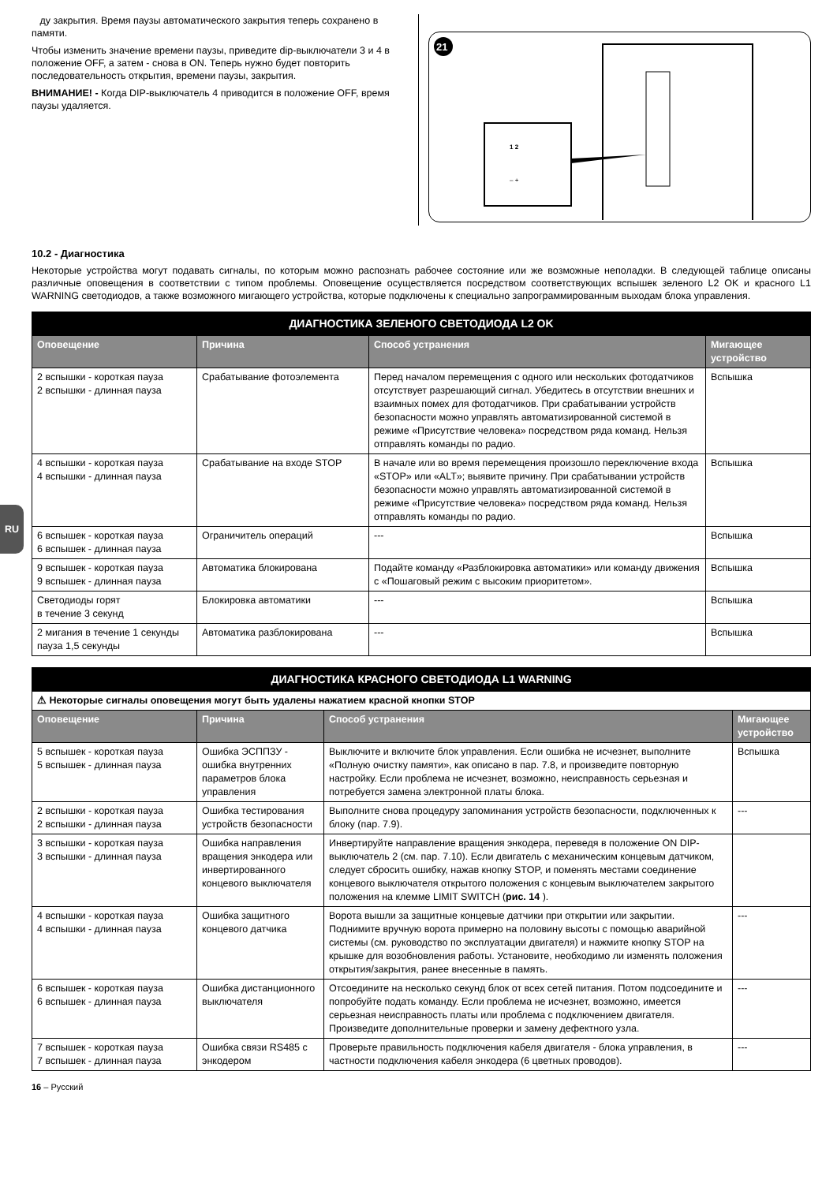RU
ду закрытия. Время паузы автоматического закрытия теперь сохранено в памяти.
Чтобы изменить значение времени паузы, приведите dip-выключатели 3 и 4 в положение OFF, а затем - снова в ON. Теперь нужно будет повторить последовательность открытия, времени паузы, закрытия.
ВНИМАНИЕ! - Когда DIP-выключатель 4 приводится в положение OFF, время паузы удаляется.
21
1 2
– +
10.2 - Диагностика
Некоторые устройства могут подавать сигналы, по которым можно распознать рабочее состояние или же возможные неполадки. В следующей таблице описаны различные оповещения в соответствии с типом проблемы. Оповещение осуществляется посредством соответствующих вспышек зеленого L2 OK и красного L1 WARNING светодиодов, а также возможного мигающего устройства, которые подключены к специально запрограммированным выходам блока управления.
| ДИАГНОСТИКА ЗЕЛЕНОГО СВЕТОДИОДА L2 OK | | | |
| --- | --- | --- | --- |
| Оповещение | Причина | Способ устранения | Мигающее устройство |
| 2 вспышки - короткая пауза 2 вспышки - длинная пауза | Срабатывание фотоэлемента | Перед началом перемещения с одного или нескольких фотодатчиков отсутствует разрешающий сигнал. Убедитесь в отсутствии внешних и взаимных помех для фотодатчиков. При срабатывании устройств безопасности можно управлять автоматизированной системой в режиме «Присутствие человека» посредством ряда команд. Нельзя отправлять команды по радио. | Вспышка |
| 4 вспышки - короткая пауза 4 вспышки - длинная пауза | Срабатывание на входе STOP | В начале или во время перемещения произошло переключение входа «STOP» или «ALT»; выявите причину. При срабатывании устройств безопасности можно управлять автоматизированной системой в режиме «Присутствие человека» посредством ряда команд. Нельзя отправлять команды по радио. | Вспышка |
| 6 вспышек - короткая пауза 6 вспышек - длинная пауза | Ограничитель операций | --- | Вспышка |
| 9 вспышек - короткая пауза 9 вспышек - длинная пауза | Автоматика блокирована | Подайте команду «Разблокировка автоматики» или команду движения с «Пошаговый режим с высоким приоритетом». | Вспышка |
| Светодиоды горят в течение 3 секунд | Блокировка автоматики | --- | Вспышка |
| 2 мигания в течение 1 секунды пауза 1,5 секунды | Автоматика разблокирована | --- | Вспышка |
| ДИАГНОСТИКА КРАСНОГО СВЕТОДИОДА L1 WARNING | | | |
| --- | --- | --- | --- |
| ⚠ Некоторые сигналы оповещения могут быть удалены нажатием красной кнопки STOP | | | |
| Оповещение | Причина | Способ устранения | Мигающее устройство |
| 5 вспышек - короткая пауза 5 вспышек - длинная пауза | Ошибка ЭСППЗУ - ошибка внутренних параметров блока управления | Выключите и включите блок управления. Если ошибка не исчезнет, выполните «Полную очистку памяти», как описано в пар. 7.8, и произведите повторную настройку. Если проблема не исчезнет, возможно, неисправность серьезная и потребуется замена электронной платы блока. | Вспышка |
| 2 вспышки - короткая пауза 2 вспышки - длинная пауза | Ошибка тестирования устройств безопасности | Выполните снова процедуру запоминания устройств безопасности, подключенных к блоку (пар. 7.9). | --- |
| 3 вспышки - короткая пауза 3 вспышки - длинная пауза | Ошибка направления вращения энкодера или инвертированного концевого выключателя | Инвертируйте направление вращения энкодера, переведя в положение ON DIP-выключатель 2 (см. пар. 7.10). Если двигатель с механическим концевым датчиком, следует сбросить ошибку, нажав кнопку STOP, и поменять местами соединение концевого выключателя открытого положения с концевым выключателем закрытого положения на клемме LIMIT SWITCH ( рис. 14 ). | |
| 4 вспышки - короткая пауза 4 вспышки - длинная пауза | Ошибка защитного концевого датчика | Ворота вышли за защитные концевые датчики при открытии или закрытии. Поднимите вручную ворота примерно на половину высоты с помощью аварийной системы (см. руководство по эксплуатации двигателя) и нажмите кнопку STOP на крышке для возобновления работы. Установите, необходимо ли изменять положения открытия/закрытия, ранее внесенные в память. | --- |
| 6 вспышек - короткая пауза 6 вспышек - длинная пауза | Ошибка дистанционного выключателя | Отсоедините на несколько секунд блок от всех сетей питания. Потом подсоедините и попробуйте подать команду. Если проблема не исчезнет, возможно, имеется серьезная неисправность платы или проблема с подключением двигателя. Произведите дополнительные проверки и замену дефектного узла. | --- |
| 7 вспышек - короткая пауза 7 вспышек - длинная пауза | Ошибка связи RS485 с энкодером | Проверьте правильность подключения кабеля двигателя - блока управления, в частности подключения кабеля энкодера (6 цветных проводов). | --- |
16 – Русский